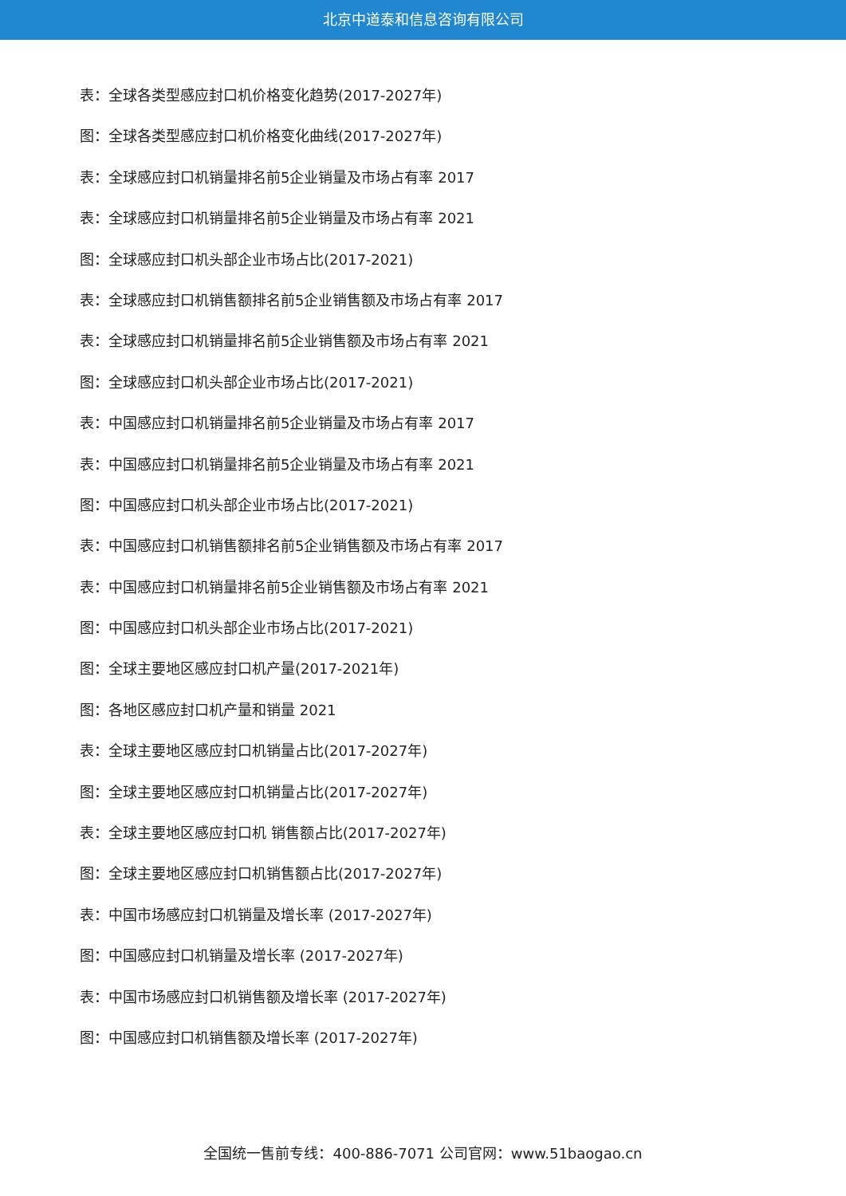北京中道泰和信息咨询有限公司
表：全球各类型感应封口机价格变化趋势(2017-2027年)
图：全球各类型感应封口机价格变化曲线(2017-2027年)
表：全球感应封口机销量排名前5企业销量及市场占有率 2017
表：全球感应封口机销量排名前5企业销量及市场占有率 2021
图：全球感应封口机头部企业市场占比(2017-2021)
表：全球感应封口机销售额排名前5企业销售额及市场占有率 2017
表：全球感应封口机销量排名前5企业销售额及市场占有率 2021
图：全球感应封口机头部企业市场占比(2017-2021)
表：中国感应封口机销量排名前5企业销量及市场占有率 2017
表：中国感应封口机销量排名前5企业销量及市场占有率 2021
图：中国感应封口机头部企业市场占比(2017-2021)
表：中国感应封口机销售额排名前5企业销售额及市场占有率 2017
表：中国感应封口机销量排名前5企业销售额及市场占有率 2021
图：中国感应封口机头部企业市场占比(2017-2021)
图：全球主要地区感应封口机产量(2017-2021年)
图：各地区感应封口机产量和销量 2021
表：全球主要地区感应封口机销量占比(2017-2027年)
图：全球主要地区感应封口机销量占比(2017-2027年)
表：全球主要地区感应封口机 销售额占比(2017-2027年)
图：全球主要地区感应封口机销售额占比(2017-2027年)
表：中国市场感应封口机销量及增长率 (2017-2027年)
图：中国感应封口机销量及增长率 (2017-2027年)
表：中国市场感应封口机销售额及增长率 (2017-2027年)
图：中国感应封口机销售额及增长率 (2017-2027年)
全国统一售前专线：400-886-7071 公司官网：www.51baogao.cn